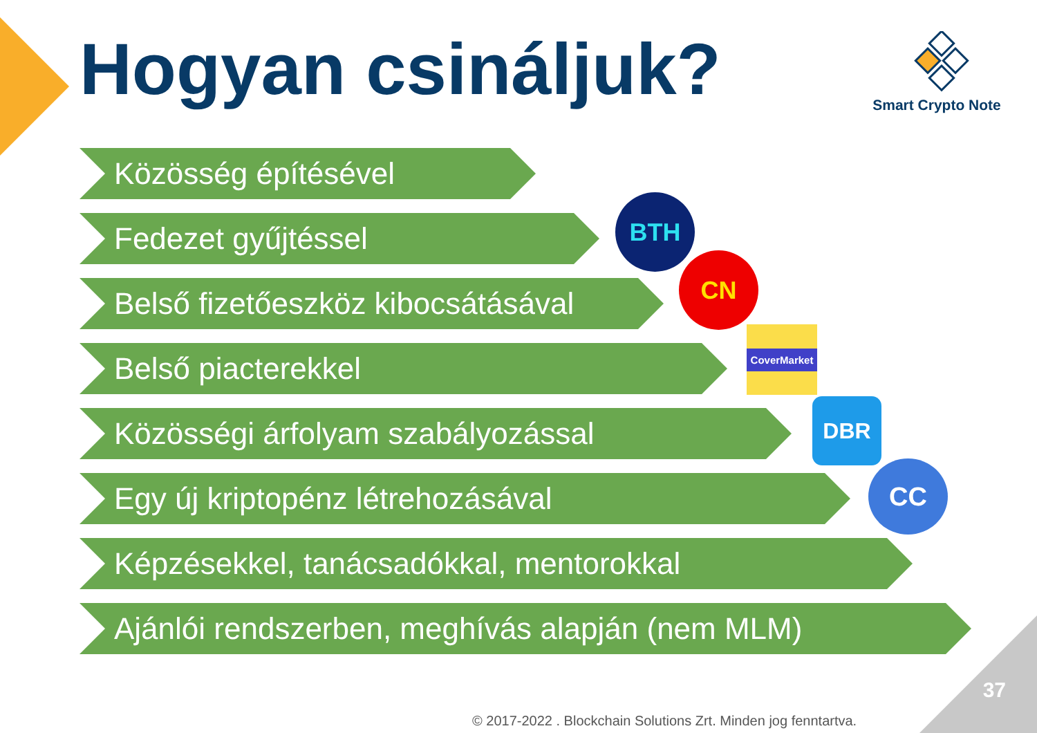Hogyan csináljuk?
Smart Crypto Note
Közösség építésével
Fedezet gyűjtéssel
Belső fizetőeszköz kibocsátásával
Belső piacterekkel
Közösségi árfolyam szabályozással
Egy új kriptopénz létrehozásával
Képzésekkel, tanácsadókkal, mentorokkal
Ajánlói rendszerben, meghívás alapján (nem MLM)
BTH
CN
CoverMarket
DBR
CC
37
© 2017-2022 . Blockchain Solutions Zrt. Minden jog fenntartva.